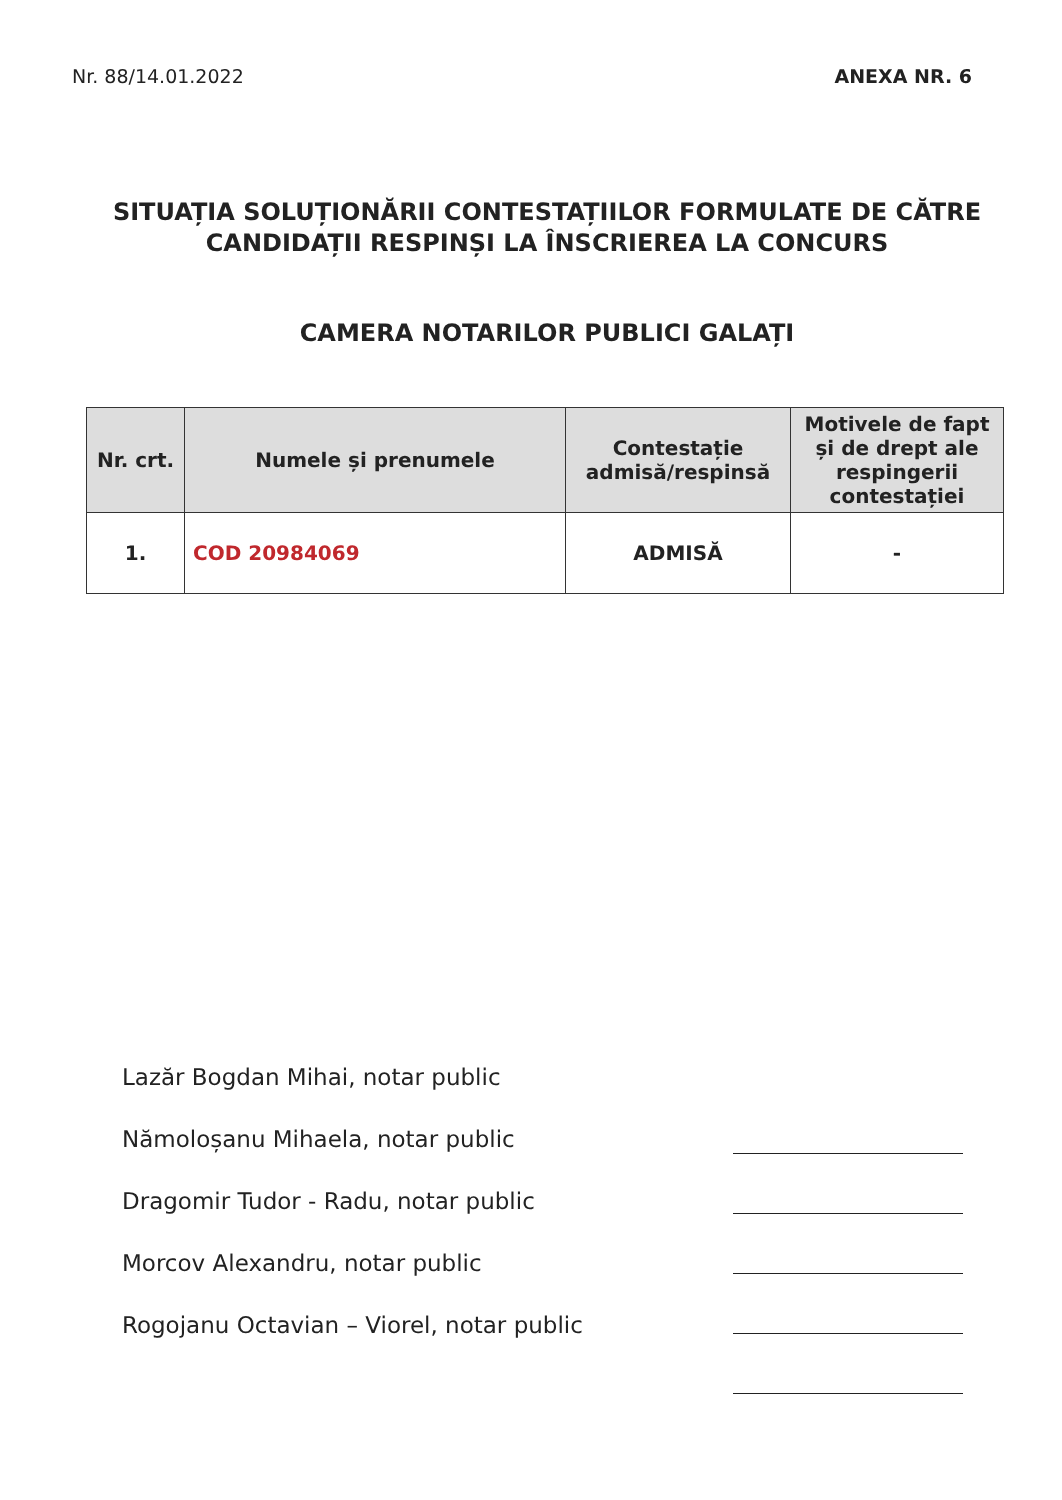Nr. 88/14.01.2022 ANEXA NR. 6
SITUAȚIA SOLUȚIONĂRII CONTESTAȚIILOR FORMULATE DE CĂTRE
CANDIDAȚII RESPINȘI LA ÎNSCRIEREA LA CONCURS
CAMERA NOTARILOR PUBLICI GALAȚI
| Nr. crt. | Numele și prenumele | Contestație admisă/respinsă | Motivele de fapt și de drept ale respingerii contestației |
| --- | --- | --- | --- |
| 1. | COD 20984069 | ADMISĂ | - |
Lazăr Bogdan Mihai, notar public
Nămoloșanu Mihaela, notar public
Dragomir Tudor - Radu, notar public
Morcov Alexandru, notar public
Rogojanu Octavian – Viorel, notar public